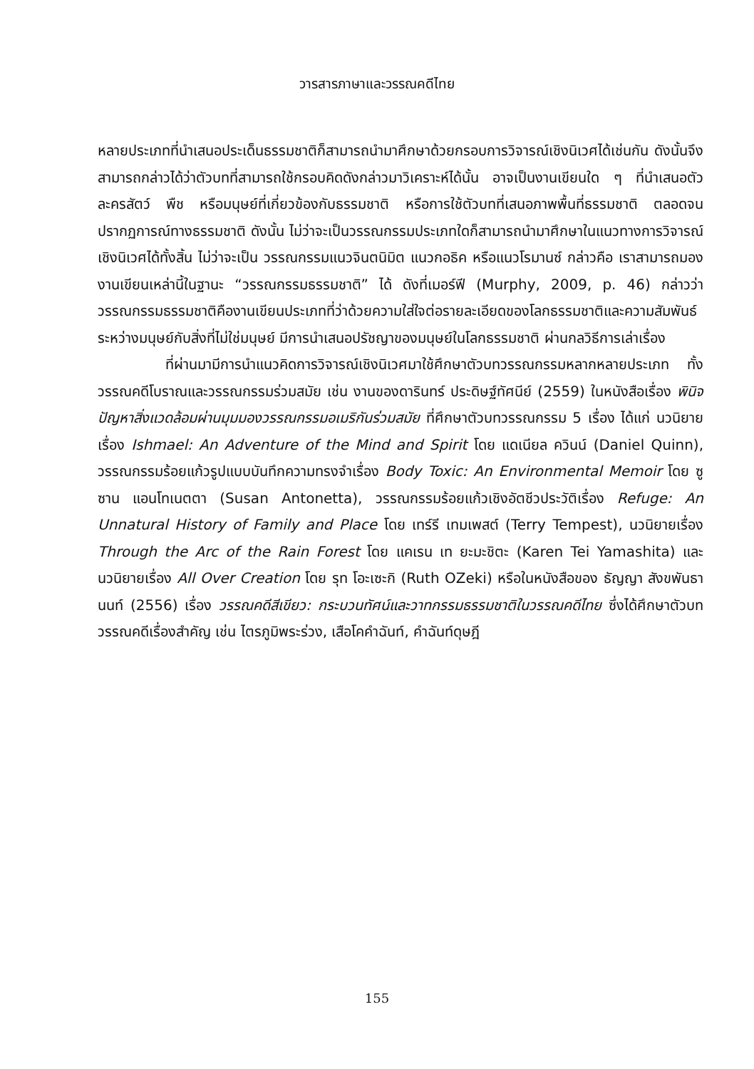วารสารภาษาและวรรณคดีไทย
หลายประเภทที่นำเสนอประเด็นธรรมชาติก็สามารถนำมาศึกษาด้วยกรอบการวิจารณ์เชิงนิเวศได้เช่นกัน ดังนั้นจึงสามารถกล่าวได้ว่าตัวบทที่สามารถใช้กรอบคิดดังกล่าวมาวิเคราะห์ได้นั้น อาจเป็นงานเขียนใด ๆ ที่นำเสนอตัวละครสัตว์ พืช หรือมนุษย์ที่เกี่ยวข้องกับธรรมชาติ หรือการใช้ตัวบทที่เสนอภาพพื้นที่ธรรมชาติ ตลอดจนปรากฏการณ์ทางธรรมชาติ ดังนั้น ไม่ว่าจะเป็นวรรณกรรมประเภทใดก็สามารถนำมาศึกษาในแนวทางการวิจารณ์เชิงนิเวศได้ทั้งสิ้น ไม่ว่าจะเป็น วรรณกรรมแนวจินตนิมิต แนวกอธิค หรือแนวโรมานซ์ กล่าวคือ เราสามารถมองงานเขียนเหล่านี้ในฐานะ “วรรณกรรมธรรมชาติ” ได้ ดังที่เมอร์ฟี (Murphy, 2009, p. 46) กล่าวว่า วรรณกรรมธรรมชาติคืองานเขียนประเภทที่ว่าด้วยความใส่ใจต่อรายละเอียดของโลกธรรมชาติและความสัมพันธ์ระหว่างมนุษย์กับสิ่งที่ไม่ใช่มนุษย์ มีการนำเสนอปรัชญาของมนุษย์ในโลกธรรมชาติ ผ่านกลวิธีการเล่าเรื่อง
ที่ผ่านมามีการนำแนวคิดการวิจารณ์เชิงนิเวศมาใช้ศึกษาตัวบทวรรณกรรมหลากหลายประเภท ทั้งวรรณคดีโบราณและวรรณกรรมร่วมสมัย เช่น งานของดารินทร์ ประดิษฐ์ทัศนีย์ (2559) ในหนังสือเรื่อง พินิจปัญหาสิ่งแวดล้อมผ่านมุมมองวรรณกรรมอเมริกันร่วมสมัย ที่ศึกษาตัวบทวรรณกรรม 5 เรื่อง ได้แก่ นวนิยายเรื่อง Ishmael: An Adventure of the Mind and Spirit โดย แดเนียล ควินน์ (Daniel Quinn), วรรณกรรมร้อยแก้วรูปแบบบันทึกความทรงจำเรื่อง Body Toxic: An Environmental Memoir โดย ซูซาน แอนโทเนตตา (Susan Antonetta), วรรณกรรมร้อยแก้วเชิงอัตชีวประวัติเรื่อง Refuge: An Unnatural History of Family and Place โดย เทร์รี เทมเพสต์ (Terry Tempest), นวนิยายเรื่อง Through the Arc of the Rain Forest โดย แคเรน เท ยะมะชิตะ (Karen Tei Yamashita) และนวนิยายเรื่อง All Over Creation โดย รุท โอะเซะกิ (Ruth OZeki) หรือในหนังสือของ ธัญญา สังขพันธานนท์ (2556) เรื่อง วรรณคดีสีเขียว: กระบวนทัศน์และวาทกรรมธรรมชาติในวรรณคดีไทย ซึ่งได้ศึกษาตัวบทวรรณคดีเรื่องสำคัญ เช่น ไตรภูมิพระร่วง, เสือโคคำฉันท์, คำฉันท์ดุษฎี
155